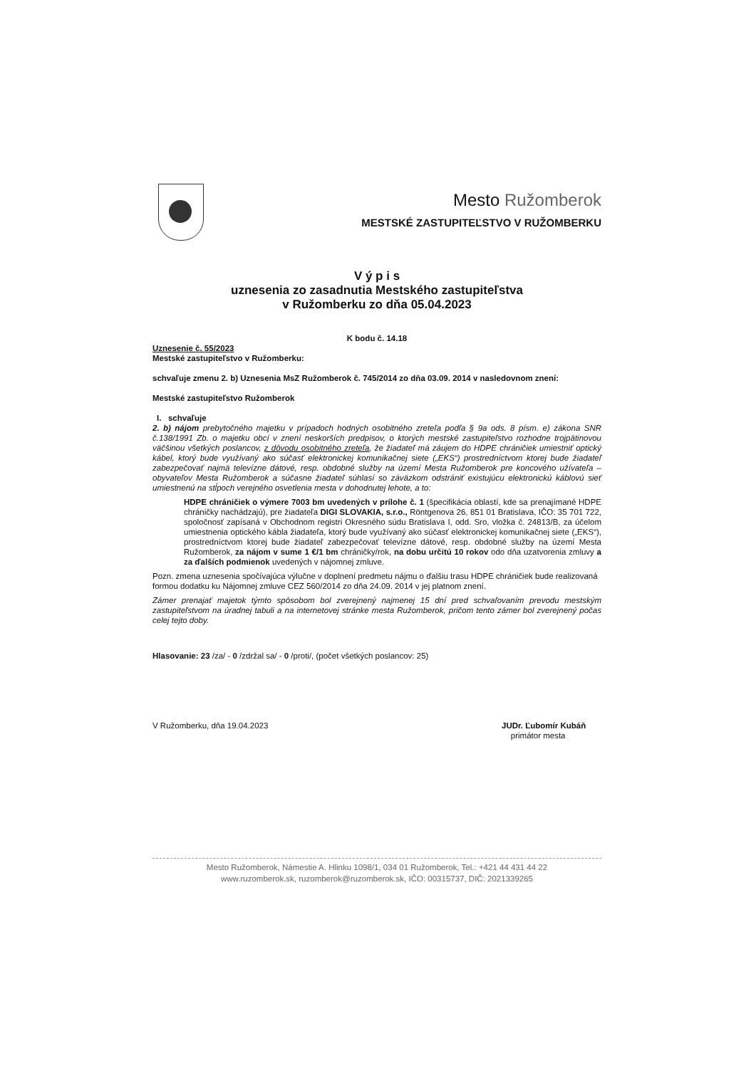Mesto Ružomberok
MESTSKÉ ZASTUPITEĽSTVO V RUŽOMBERKU
V ý p i s
uznesenia zo zasadnutia Mestského zastupiteľstva
v Ružomberku zo dňa 05.04.2023
K bodu č. 14.18
Uznesenie č. 55/2023
Mestské zastupiteľstvo v Ružomberku:
schvaľuje zmenu 2. b) Uznesenia MsZ Ružomberok č. 745/2014 zo dňa 03.09. 2014 v nasledovnom znení:
Mestské zastupiteľstvo Ružomberok
I. schvaľuje
2. b) nájom prebytočného majetku v prípadoch hodných osobitného zreteľa podľa § 9a ods. 8 písm. e) zákona SNR č.138/1991 Zb. o majetku obcí v znení neskorších predpisov, o ktorých mestské zastupiteľstvo rozhodne trojpätinovou väčšinou všetkých poslancov, z dôvodu osobitného zreteľa, že žiadateľ má záujem do HDPE chráničiek umiestniť optický kábel, ktorý bude využívaný ako súčasť elektronickej komunikačnej siete („EKS“) prostredníctvom ktorej bude žiadateľ zabezpečovať najmä televízne dátové, resp. obdobné služby na území Mesta Ružomberok pre koncového užívateľa – obyvateľov Mesta Ružomberok a súčasne žiadateľ súhlasí so záväzkom odstrániť existujúcu elektronickú káblovú sieť umiestnenú na stĺpoch verejného osvetlenia mesta v dohodnutej lehote, a to:
HDPE chráničiek o výmere 7003 bm uvedených v prílohe č. 1 (špecifikácia oblastí, kde sa prenajímané HDPE chráničky nachádzajú), pre žiadateľa DIGI SLOVAKIA, s.r.o., Röntgenova 26, 851 01 Bratislava, IČO: 35 701 722, spoločnosť zapísaná v Obchodnom registri Okresného súdu Bratislava I, odd. Sro, vložka č. 24813/B, za účelom umiestnenia optického kábla žiadateľa, ktorý bude využívaný ako súčasť elektronickej komunikačnej siete („EKS“), prostredníctvom ktorej bude žiadateľ zabezpečovať televízne dátové, resp. obdobné služby na území Mesta Ružomberok, za nájom v sume 1 €/1 bm chráničky/rok, na dobu určitú 10 rokov odo dňa uzatvorenia zmluvy a za ďalších podmienok uvedených v nájomnej zmluve.
Pozn. zmena uznesenia spočívajúca výlučne v doplnení predmetu nájmu o ďalšiu trasu HDPE chráničiek bude realizovaná formou dodatku ku Nájomnej zmluve CEZ 560/2014 zo dňa 24.09. 2014 v jej platnom znení.
Zámer prenajať majetok týmto spôsobom bol zverejnený najmenej 15 dní pred schvaľovaním prevodu mestským zastupiteľstvom na úradnej tabuli a na internetovej stránke mesta Ružomberok, pričom tento zámer bol zverejnený počas celej tejto doby.
Hlasovanie: 23 /za/ - 0 /zdržal sa/ - 0 /proti/, (počet všetkých poslancov: 25)
V Ružomberku, dňa 19.04.2023 JUDr. Ľubomír Kubáň
primátor mesta
Mesto Ružomberok, Námestie A. Hlinku 1098/1, 034 01 Ružomberok, Tel.: +421 44 431 44 22
www.ruzomberok.sk, ruzomberok@ruzomberok.sk, IČO: 00315737, DIČ: 2021339265